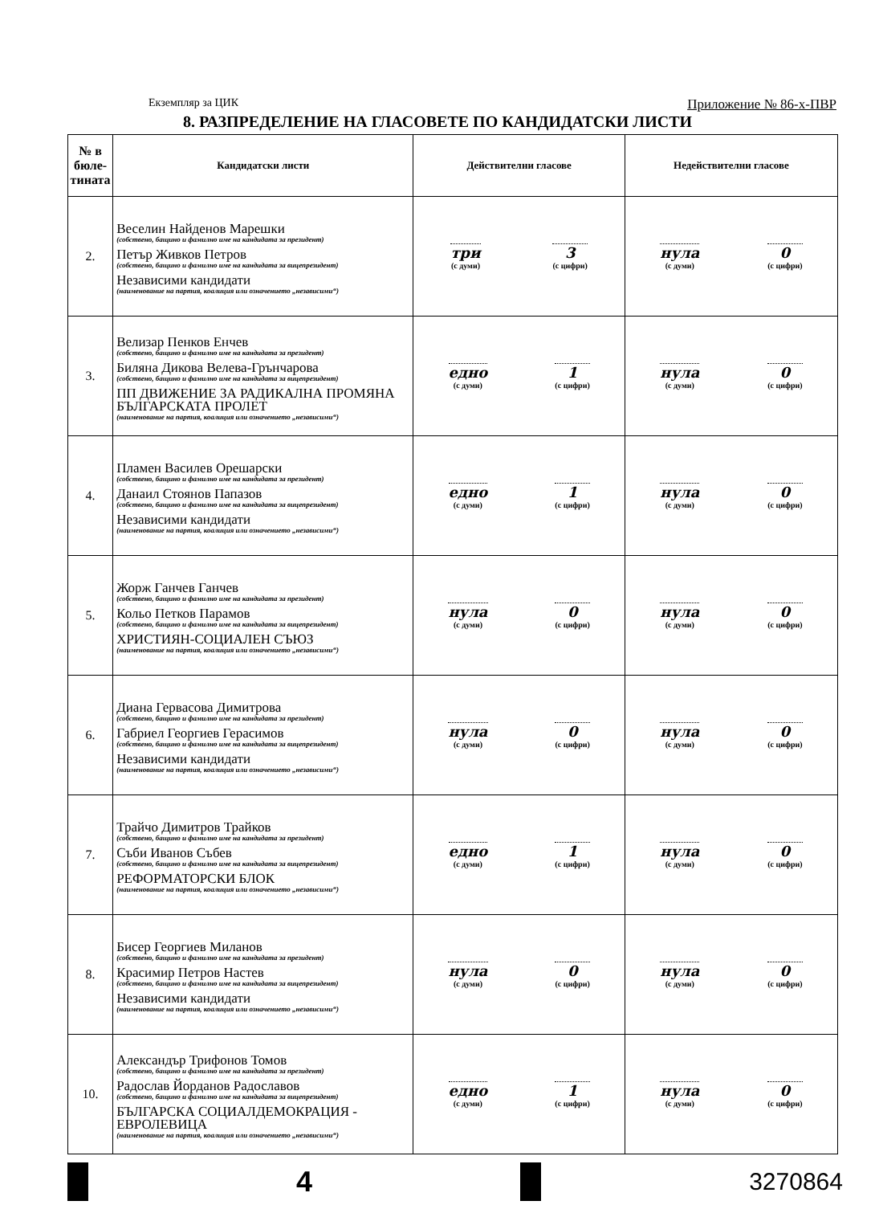Екземпляр за ЦИК Приложение № 86-х-ПВР
8. РАЗПРЕДЕЛЕНИЕ НА ГЛАСОВЕТЕ ПО КАНДИДАТСКИ ЛИСТИ
| № в бюле­тина­та | Кандидатски листи | Действителни гласове | Недействителни гласове |
| --- | --- | --- | --- |
| 2. | Веселин Найденов Марешки (собствено, бащино и фамилно име на кандидата за президент) Петър Живков Петров (собствено, бащино и фамилно име на кандидата за вицепрезидент) Независими кандидати (наименование на партия, коалиция или означението „независими“) | три (с думи) 3 (с цифри) | нула (с думи) 0 (с цифри) |
| 3. | Велизар Пенков Енчев (собствено, бащино и фамилно име на кандидата за президент) Биляна Дикова Велева-Грънчарова (собствено, бащино и фамилно име на кандидата за вицепрезидент) ПП ДВИЖЕНИЕ ЗА РАДИКАЛНА ПРОМЯНА БЪЛГАРСКАТА ПРОЛЕТ (наименование на партия, коалиция или означението „независими“) | едно (с думи) 1 (с цифри) | нула (с думи) 0 (с цифри) |
| 4. | Пламен Василев Орешарски (собствено, бащино и фамилно име на кандидата за президент) Данаил Стоянов Папазов (собствено, бащино и фамилно име на кандидата за вицепрезидент) Независими кандидати (наименование на партия, коалиция или означението „независими“) | едно (с думи) 1 (с цифри) | нула (с думи) 0 (с цифри) |
| 5. | Жорж Ганчев Ганчев (собствено, бащино и фамилно име на кандидата за президент) Кольо Петков Парамов (собствено, бащино и фамилно име на кандидата за вицепрезидент) ХРИСТИЯН-СОЦИАЛЕН СЪЮЗ (наименование на партия, коалиция или означението „независими“) | нула (с думи) 0 (с цифри) | нула (с думи) 0 (с цифри) |
| 6. | Диана Гервасова Димитрова (собствено, бащино и фамилно име на кандидата за президент) Габриел Георгиев Герасимов (собствено, бащино и фамилно име на кандидата за вицепрезидент) Независими кандидати (наименование на партия, коалиция или означението „независими“) | нула (с думи) 0 (с цифри) | нула (с думи) 0 (с цифри) |
| 7. | Трайчо Димитров Трайков (собствено, бащино и фамилно име на кандидата за президент) Съби Иванов Събев (собствено, бащино и фамилно име на кандидата за вицепрезидент) РЕФОРМАТОРСКИ БЛОК (наименование на партия, коалиция или означението „независими“) | едно (с думи) 1 (с цифри) | нула (с думи) 0 (с цифри) |
| 8. | Бисер Георгиев Миланов (собствено, бащино и фамилно име на кандидата за президент) Красимир Петров Настев (собствено, бащино и фамилно име на кандидата за вицепрезидент) Независими кандидати (наименование на партия, коалиция или означението „независими“) | нула (с думи) 0 (с цифри) | нула (с думи) 0 (с цифри) |
| 10. | Александър Трифонов Томов (собствено, бащино и фамилно име на кандидата за президент) Радослав Йорданов Радославов (собствено, бащино и фамилно име на кандидата за вицепрезидент) БЪЛГАРСКА СОЦИАЛДЕМОКРАЦИЯ - ЕВРОЛЕВИЦА (наименование на партия, коалиция или означението „независими“) | едно (с думи) 1 (с цифри) | нула (с думи) 0 (с цифри) |
4
3270864